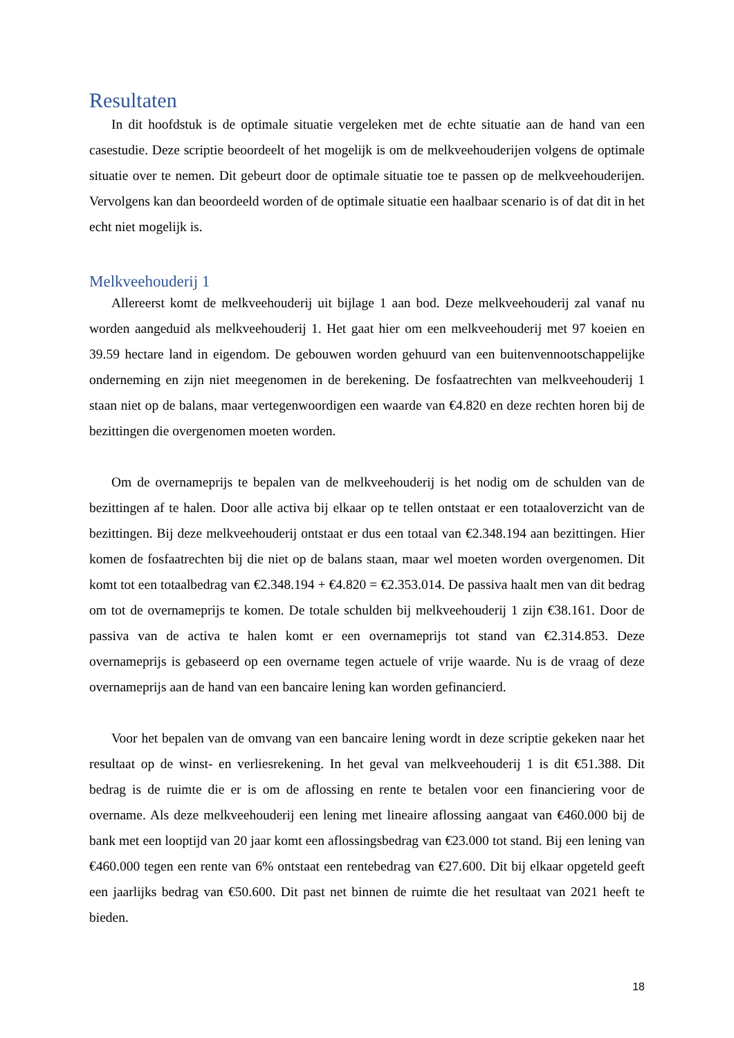Resultaten
In dit hoofdstuk is de optimale situatie vergeleken met de echte situatie aan de hand van een casestudie. Deze scriptie beoordeelt of het mogelijk is om de melkveehouderijen volgens de optimale situatie over te nemen. Dit gebeurt door de optimale situatie toe te passen op de melkveehouderijen. Vervolgens kan dan beoordeeld worden of de optimale situatie een haalbaar scenario is of dat dit in het echt niet mogelijk is.
Melkveehouderij 1
Allereerst komt de melkveehouderij uit bijlage 1 aan bod. Deze melkveehouderij zal vanaf nu worden aangeduid als melkveehouderij 1. Het gaat hier om een melkveehouderij met 97 koeien en 39.59 hectare land in eigendom. De gebouwen worden gehuurd van een buitenvennootschappelijke onderneming en zijn niet meegenomen in de berekening. De fosfaatrechten van melkveehouderij 1 staan niet op de balans, maar vertegenwoordigen een waarde van €4.820 en deze rechten horen bij de bezittingen die overgenomen moeten worden.
Om de overnameprijs te bepalen van de melkveehouderij is het nodig om de schulden van de bezittingen af te halen. Door alle activa bij elkaar op te tellen ontstaat er een totaaloverzicht van de bezittingen. Bij deze melkveehouderij ontstaat er dus een totaal van €2.348.194 aan bezittingen. Hier komen de fosfaatrechten bij die niet op de balans staan, maar wel moeten worden overgenomen. Dit komt tot een totaalbedrag van €2.348.194 + €4.820 = €2.353.014. De passiva haalt men van dit bedrag om tot de overnameprijs te komen. De totale schulden bij melkveehouderij 1 zijn €38.161. Door de passiva van de activa te halen komt er een overnameprijs tot stand van €2.314.853. Deze overnameprijs is gebaseerd op een overname tegen actuele of vrije waarde. Nu is de vraag of deze overnameprijs aan de hand van een bancaire lening kan worden gefinancierd.
Voor het bepalen van de omvang van een bancaire lening wordt in deze scriptie gekeken naar het resultaat op de winst- en verliesrekening. In het geval van melkveehouderij 1 is dit €51.388. Dit bedrag is de ruimte die er is om de aflossing en rente te betalen voor een financiering voor de overname. Als deze melkveehouderij een lening met lineaire aflossing aangaat van €460.000 bij de bank met een looptijd van 20 jaar komt een aflossingsbedrag van €23.000 tot stand. Bij een lening van €460.000 tegen een rente van 6% ontstaat een rentebedrag van €27.600. Dit bij elkaar opgeteld geeft een jaarlijks bedrag van €50.600. Dit past net binnen de ruimte die het resultaat van 2021 heeft te bieden.
18